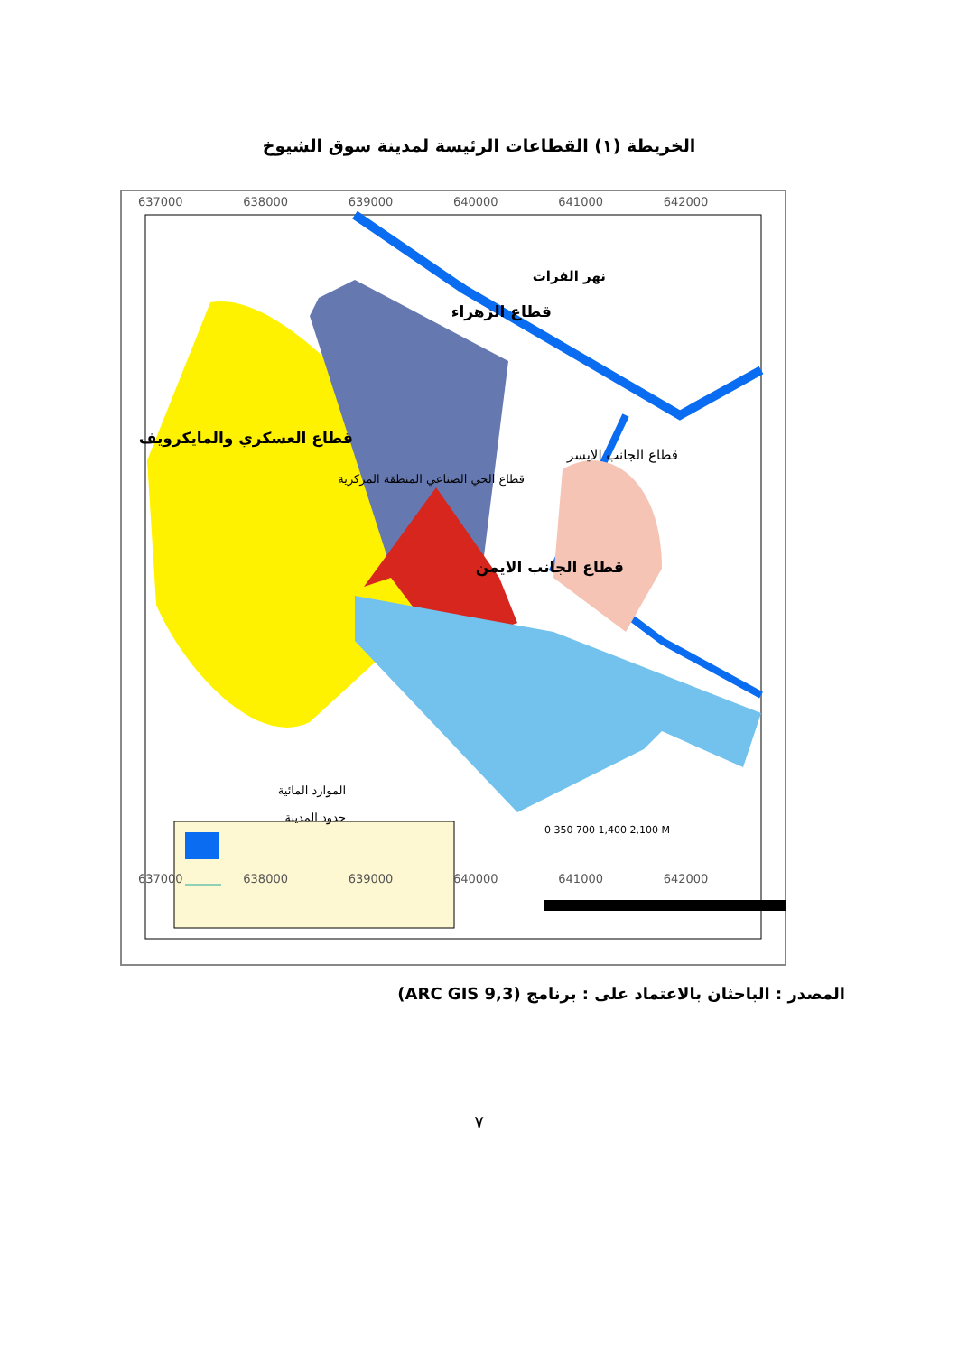الخريطة (١) القطاعات الرئيسة لمدينة سوق الشيوخ
637000 638000 639000 640000 641000 642000
نهر الفرات
قطاع الزهراء
قطاع العسكري والمايكرويف
قطاع الجانب الايسر
قطاع الحي الصناعي المنطقة المركزية
قطاع الجانب الايمن
الموارد المائية
حدود المدينة
0 350 700 1,400 2,100 M
637000 638000 639000 640000 641000 642000
المصدر : الباحثان بالاعتماد على : برنامج (ARC GIS 9,3)
٧